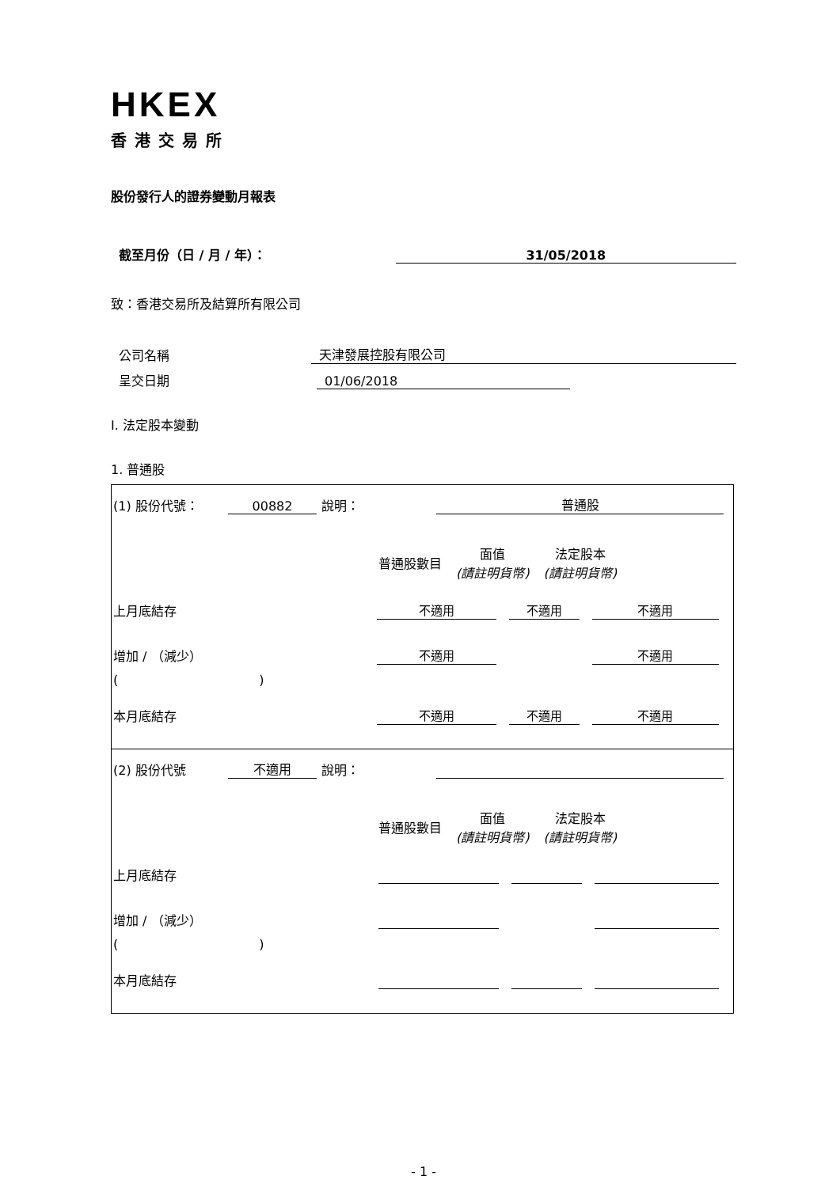HKEX
香港交易所
股份發行人的證券變動月報表
截至月份（日 / 月 / 年）：
31/05/2018
致：香港交易所及結算所有限公司
公司名稱
天津發展控股有限公司
呈交日期
01/06/2018
I. 法定股本變動
1. 普通股
(1) 股份代號： 00882 說明： 普通股
| | 普通股數目 | 面值 (請註明貨幣) | 法定股本 (請註明貨幣) |
| --- | --- | --- | --- |
上月底結存
| 不適用 | 不適用 | 不適用 |
增加 / （減少）
| 不適用 | | 不適用 |
( )
本月底結存
| 不適用 | 不適用 | 不適用 |
(2) 股份代號 不適用 說明：
| | 普通股數目 | 面值 (請註明貨幣) | 法定股本 (請註明貨幣) |
| --- | --- | --- | --- |
上月底結存
增加 / （減少）
( )
本月底結存
- 1 -